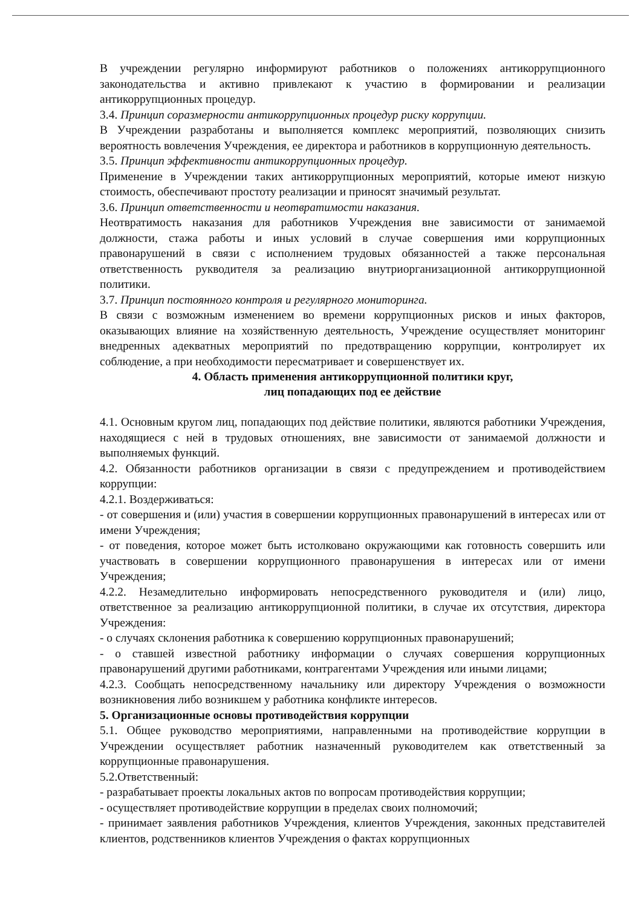В учреждении регулярно информируют работников о положениях антикоррупционного законодательства и активно привлекают к участию в формировании и реализации антикоррупционных процедур.
3.4. Принцип соразмерности антикоррупционных процедур риску коррупции.
В Учреждении разработаны и выполняется комплекс мероприятий, позволяющих снизить вероятность вовлечения Учреждения, ее директора и работников в коррупционную деятельность.
3.5. Принцип эффективности антикоррупционных процедур.
Применение в Учреждении таких антикоррупционных мероприятий, которые имеют низкую стоимость, обеспечивают простоту реализации и приносят значимый результат.
3.6. Принцип ответственности и неотвратимости наказания.
Неотвратимость наказания для работников Учреждения вне зависимости от занимаемой должности, стажа работы и иных условий в случае совершения ими коррупционных правонарушений в связи с исполнением трудовых обязанностей а также персональная ответственность рукводителя за реализацию внутриорганизационной антикоррупционной политики.
3.7. Принцип постоянного контроля и регулярного мониторинга.
В связи с возможным изменением во времени коррупционных рисков и иных факторов, оказывающих влияние на хозяйственную деятельность, Учреждение осуществляет мониторинг внедренных адекватных мероприятий по предотвращению коррупции, контролирует их соблюдение, а при необходимости пересматривает и совершенствует их.
4. Область применения антикоррупционной политики круг,
лиц попадающих под ее действие
4.1. Основным кругом лиц, попадающих под действие политики, являются работники Учреждения, находящиеся с ней в трудовых отношениях, вне зависимости от занимаемой должности и выполняемых функций.
4.2. Обязанности работников организации в связи с предупреждением и противодействием коррупции:
4.2.1. Воздерживаться:
- от совершения и (или) участия в совершении коррупционных правонарушений в интересах или от имени Учреждения;
- от поведения, которое может быть истолковано окружающими как готовность совершить или участвовать в совершении коррупционного правонарушения в интересах или от имени Учреждения;
4.2.2. Незамедлительно информировать непосредственного руководителя и (или) лицо, ответственное за реализацию антикоррупционной политики, в случае их отсутствия, директора Учреждения:
- о случаях склонения работника к совершению коррупционных правонарушений;
- о ставшей известной работнику информации о случаях совершения коррупционных правонарушений другими работниками, контрагентами Учреждения или иными лицами;
4.2.3. Сообщать непосредственному начальнику или директору Учреждения о возможности возникновения либо возникшем у работника конфликте интересов.
5. Организационные основы противодействия коррупции
5.1. Общее руководство мероприятиями, направленными на противодействие коррупции в Учреждении осуществляет работник назначенный руководителем как ответственный за коррупционные правонарушения.
5.2.Ответственный:
- разрабатывает проекты локальных актов по вопросам противодействия коррупции;
- осуществляет противодействие коррупции в пределах своих полномочий;
- принимает заявления работников Учреждения, клиентов Учреждения, законных представителей клиентов, родственников клиентов Учреждения о фактах коррупционных